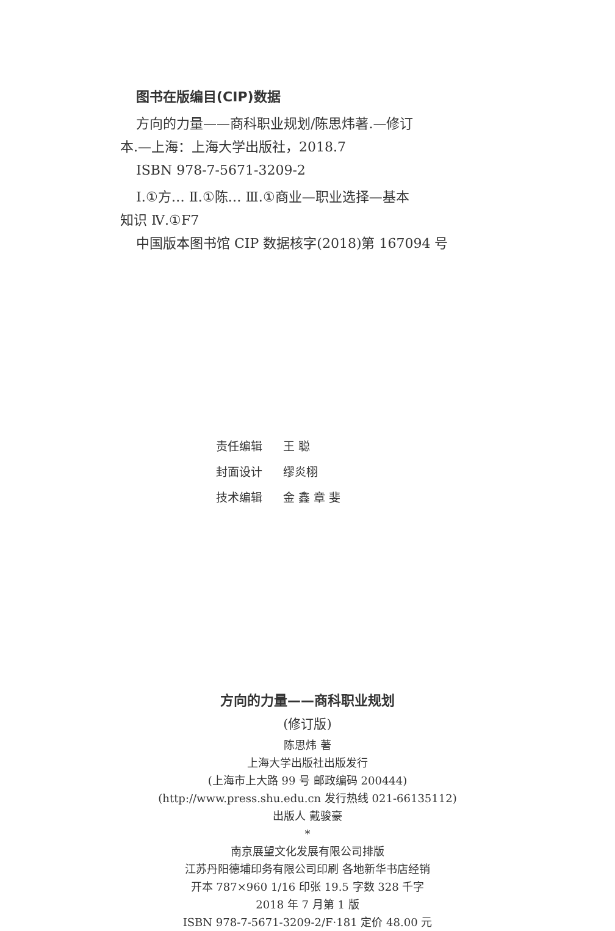图书在版编目(CIP)数据
方向的力量——商科职业规划/陈思炜著.—修订
本.—上海：上海大学出版社，2018.7
ISBN 978-7-5671-3209-2
Ⅰ.①方… Ⅱ.①陈… Ⅲ.①商业—职业选择—基本
知识 Ⅳ.①F7
中国版本图书馆 CIP 数据核字(2018)第 167094 号
责任编辑 王 聪
封面设计 缪炎栩
技术编辑 金 鑫 章 斐
方向的力量——商科职业规划
(修订版)
陈思炜 著
上海大学出版社出版发行
(上海市上大路 99 号 邮政编码 200444)
(http://www.press.shu.edu.cn 发行热线 021-66135112)
出版人 戴骏豪
*
南京展望文化发展有限公司排版
江苏丹阳德埔印务有限公司印刷 各地新华书店经销
开本 787×960 1/16 印张 19.5 字数 328 千字
2018 年 7 月第 1 版
ISBN 978-7-5671-3209-2/F·181 定价 48.00 元